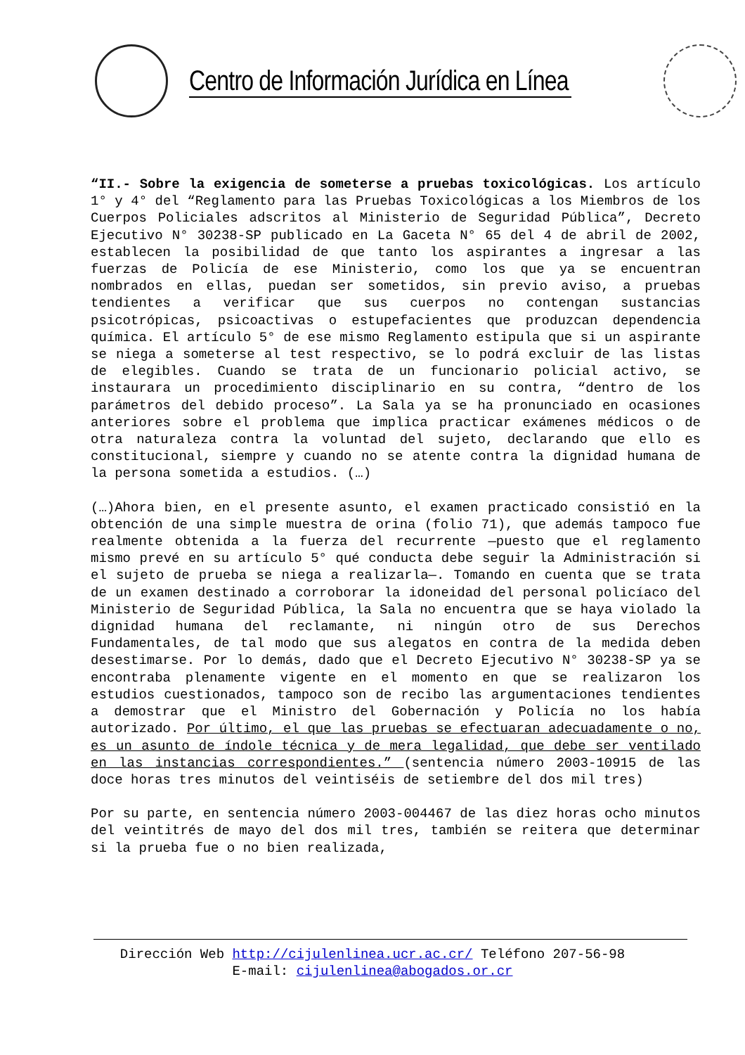Centro de Información Jurídica en Línea
“II.- Sobre la exigencia de someterse a pruebas toxicológicas. Los artículo 1° y 4° del “Reglamento para las Pruebas Toxicológicas a los Miembros de los Cuerpos Policiales adscritos al Ministerio de Seguridad Pública”, Decreto Ejecutivo N° 30238-SP publicado en La Gaceta N° 65 del 4 de abril de 2002, establecen la posibilidad de que tanto los aspirantes a ingresar a las fuerzas de Policía de ese Ministerio, como los que ya se encuentran nombrados en ellas, puedan ser sometidos, sin previo aviso, a pruebas tendientes a verificar que sus cuerpos no contengan sustancias psicotrópicas, psicoactivas o estupefacientes que produzcan dependencia química. El artículo 5° de ese mismo Reglamento estipula que si un aspirante se niega a someterse al test respectivo, se lo podrá excluir de las listas de elegibles. Cuando se trata de un funcionario policial activo, se instaurara un procedimiento disciplinario en su contra, “dentro de los parámetros del debido proceso”. La Sala ya se ha pronunciado en ocasiones anteriores sobre el problema que implica practicar exámenes médicos o de otra naturaleza contra la voluntad del sujeto, declarando que ello es constitucional, siempre y cuando no se atente contra la dignidad humana de la persona sometida a estudios. (…)
(…)Ahora bien, en el presente asunto, el examen practicado consistió en la obtención de una simple muestra de orina (folio 71), que además tampoco fue realmente obtenida a la fuerza del recurrente —puesto que el reglamento mismo prevé en su artículo 5° qué conducta debe seguir la Administración si el sujeto de prueba se niega a realizarla—. Tomando en cuenta que se trata de un examen destinado a corroborar la idoneidad del personal policíaco del Ministerio de Seguridad Pública, la Sala no encuentra que se haya violado la dignidad humana del reclamante, ni ningún otro de sus Derechos Fundamentales, de tal modo que sus alegatos en contra de la medida deben desestimarse. Por lo demás, dado que el Decreto Ejecutivo N° 30238-SP ya se encontraba plenamente vigente en el momento en que se realizaron los estudios cuestionados, tampoco son de recibo las argumentaciones tendientes a demostrar que el Ministro del Gobernación y Policía no los había autorizado. Por último, el que las pruebas se efectuaran adecuadamente o no, es un asunto de índole técnica y de mera legalidad, que debe ser ventilado en las instancias correspondientes.” (sentencia número 2003-10915 de las doce horas tres minutos del veintiséis de setiembre del dos mil tres)
Por su parte, en sentencia número 2003-004467 de las diez horas ocho minutos del veintitrés de mayo del dos mil tres, también se reitera que determinar si la prueba fue o no bien realizada,
Dirección Web http://cijulenlinea.ucr.ac.cr/ Teléfono 207-56-98
E-mail: cijulenlinea@abogados.or.cr